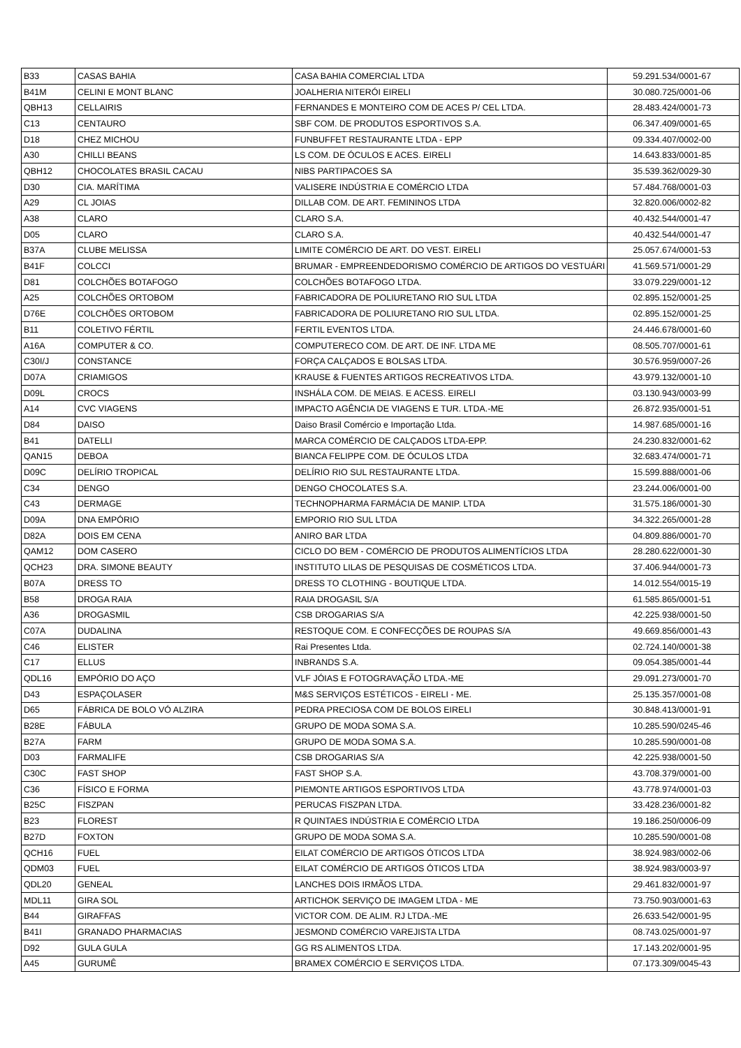| B33 | CASAS BAHIA | CASA BAHIA COMERCIAL LTDA | 59.291.534/0001-67 |
| B41M | CELINI E MONT BLANC | JOALHERIA NITERÓI EIRELI | 30.080.725/0001-06 |
| QBH13 | CELLAIRIS | FERNANDES E MONTEIRO COM DE ACES P/ CEL LTDA. | 28.483.424/0001-73 |
| C13 | CENTAURO | SBF COM. DE PRODUTOS ESPORTIVOS S.A. | 06.347.409/0001-65 |
| D18 | CHEZ MICHOU | FUNBUFFET RESTAURANTE LTDA - EPP | 09.334.407/0002-00 |
| A30 | CHILLI BEANS | LS COM. DE ÓCULOS E ACES. EIRELI | 14.643.833/0001-85 |
| QBH12 | CHOCOLATES BRASIL CACAU | NIBS PARTIPACOES SA | 35.539.362/0029-30 |
| D30 | CIA. MARÍTIMA | VALISERE INDÚSTRIA E COMÉRCIO LTDA | 57.484.768/0001-03 |
| A29 | CL JOIAS | DILLAB COM. DE ART. FEMININOS LTDA | 32.820.006/0002-82 |
| A38 | CLARO | CLARO S.A. | 40.432.544/0001-47 |
| D05 | CLARO | CLARO S.A. | 40.432.544/0001-47 |
| B37A | CLUBE MELISSA | LIMITE COMÉRCIO DE ART. DO VEST. EIRELI | 25.057.674/0001-53 |
| B41F | COLCCI | BRUMAR - EMPREENDEDORISMO COMÉRCIO DE ARTIGOS DO VESTUÁRI | 41.569.571/0001-29 |
| D81 | COLCHÕES BOTAFOGO | COLCHÕES BOTAFOGO LTDA. | 33.079.229/0001-12 |
| A25 | COLCHÕES ORTOBOM | FABRICADORA DE POLIURETANO RIO SUL LTDA | 02.895.152/0001-25 |
| D76E | COLCHÕES ORTOBOM | FABRICADORA DE POLIURETANO RIO SUL LTDA. | 02.895.152/0001-25 |
| B11 | COLETIVO FÉRTIL | FERTIL EVENTOS LTDA. | 24.446.678/0001-60 |
| A16A | COMPUTER & CO. | COMPUTERECO COM. DE ART. DE INF. LTDA ME | 08.505.707/0001-61 |
| C30I/J | CONSTANCE | FORÇA CALÇADOS E BOLSAS LTDA. | 30.576.959/0007-26 |
| D07A | CRIAMIGOS | KRAUSE & FUENTES ARTIGOS RECREATIVOS LTDA. | 43.979.132/0001-10 |
| D09L | CROCS | INSHÁLA COM. DE MEIAS. E ACESS. EIRELI | 03.130.943/0003-99 |
| A14 | CVC VIAGENS | IMPACTO AGÊNCIA DE VIAGENS E TUR. LTDA.-ME | 26.872.935/0001-51 |
| D84 | DAISO | Daiso Brasil Comércio e Importação Ltda. | 14.987.685/0001-16 |
| B41 | DATELLI | MARCA COMÉRCIO DE CALÇADOS LTDA-EPP. | 24.230.832/0001-62 |
| QAN15 | DEBOA | BIANCA FELIPPE COM. DE ÓCULOS LTDA | 32.683.474/0001-71 |
| D09C | DELÍRIO TROPICAL | DELÍRIO RIO SUL RESTAURANTE LTDA. | 15.599.888/0001-06 |
| C34 | DENGO | DENGO CHOCOLATES S.A. | 23.244.006/0001-00 |
| C43 | DERMAGE | TECHNOPHARMA FARMÁCIA DE MANIP. LTDA | 31.575.186/0001-30 |
| D09A | DNA EMPÓRIO | EMPORIO RIO SUL LTDA | 34.322.265/0001-28 |
| D82A | DOIS EM CENA | ANIRO BAR LTDA | 04.809.886/0001-70 |
| QAM12 | DOM CASERO | CICLO DO BEM - COMÉRCIO DE PRODUTOS ALIMENTÍCIOS LTDA | 28.280.622/0001-30 |
| QCH23 | DRA. SIMONE BEAUTY | INSTITUTO LILAS DE PESQUISAS DE COSMÉTICOS LTDA. | 37.406.944/0001-73 |
| B07A | DRESS TO | DRESS TO CLOTHING - BOUTIQUE LTDA. | 14.012.554/0015-19 |
| B58 | DROGA RAIA | RAIA DROGASIL S/A | 61.585.865/0001-51 |
| A36 | DROGASMIL | CSB DROGARIAS S/A | 42.225.938/0001-50 |
| C07A | DUDALINA | RESTOQUE COM. E CONFECÇÕES DE ROUPAS S/A | 49.669.856/0001-43 |
| C46 | ELISTER | Rai Presentes Ltda. | 02.724.140/0001-38 |
| C17 | ELLUS | INBRANDS S.A. | 09.054.385/0001-44 |
| QDL16 | EMPÓRIO DO AÇO | VLF JÓIAS E FOTOGRAVAÇÃO LTDA.-ME | 29.091.273/0001-70 |
| D43 | ESPAÇOLASER | M&S SERVIÇOS ESTÉTICOS - EIRELI - ME. | 25.135.357/0001-08 |
| D65 | FÁBRICA DE BOLO VÓ ALZIRA | PEDRA PRECIOSA COM DE BOLOS EIRELI | 30.848.413/0001-91 |
| B28E | FÁBULA | GRUPO DE MODA SOMA S.A. | 10.285.590/0245-46 |
| B27A | FARM | GRUPO DE MODA SOMA S.A. | 10.285.590/0001-08 |
| D03 | FARMALIFE | CSB DROGARIAS S/A | 42.225.938/0001-50 |
| C30C | FAST SHOP | FAST SHOP S.A. | 43.708.379/0001-00 |
| C36 | FÍSICO E FORMA | PIEMONTE ARTIGOS ESPORTIVOS LTDA | 43.778.974/0001-03 |
| B25C | FISZPAN | PERUCAS FISZPAN LTDA. | 33.428.236/0001-82 |
| B23 | FLOREST | R QUINTAES INDÚSTRIA E COMÉRCIO LTDA | 19.186.250/0006-09 |
| B27D | FOXTON | GRUPO DE MODA SOMA S.A. | 10.285.590/0001-08 |
| QCH16 | FUEL | EILAT COMÉRCIO DE ARTIGOS ÓTICOS LTDA | 38.924.983/0002-06 |
| QDM03 | FUEL | EILAT COMÉRCIO DE ARTIGOS ÓTICOS LTDA | 38.924.983/0003-97 |
| QDL20 | GENEAL | LANCHES DOIS IRMÃOS LTDA. | 29.461.832/0001-97 |
| MDL11 | GIRA SOL | ARTICHOK SERVIÇO DE IMAGEM LTDA - ME | 73.750.903/0001-63 |
| B44 | GIRAFFAS | VICTOR COM. DE ALIM. RJ LTDA.-ME | 26.633.542/0001-95 |
| B41I | GRANADO PHARMACIAS | JESMOND COMÉRCIO VAREJISTA LTDA | 08.743.025/0001-97 |
| D92 | GULA GULA | GG RS ALIMENTOS LTDA. | 17.143.202/0001-95 |
| A45 | GURUMÊ | BRAMEX COMÉRCIO E SERVIÇOS LTDA. | 07.173.309/0045-43 |